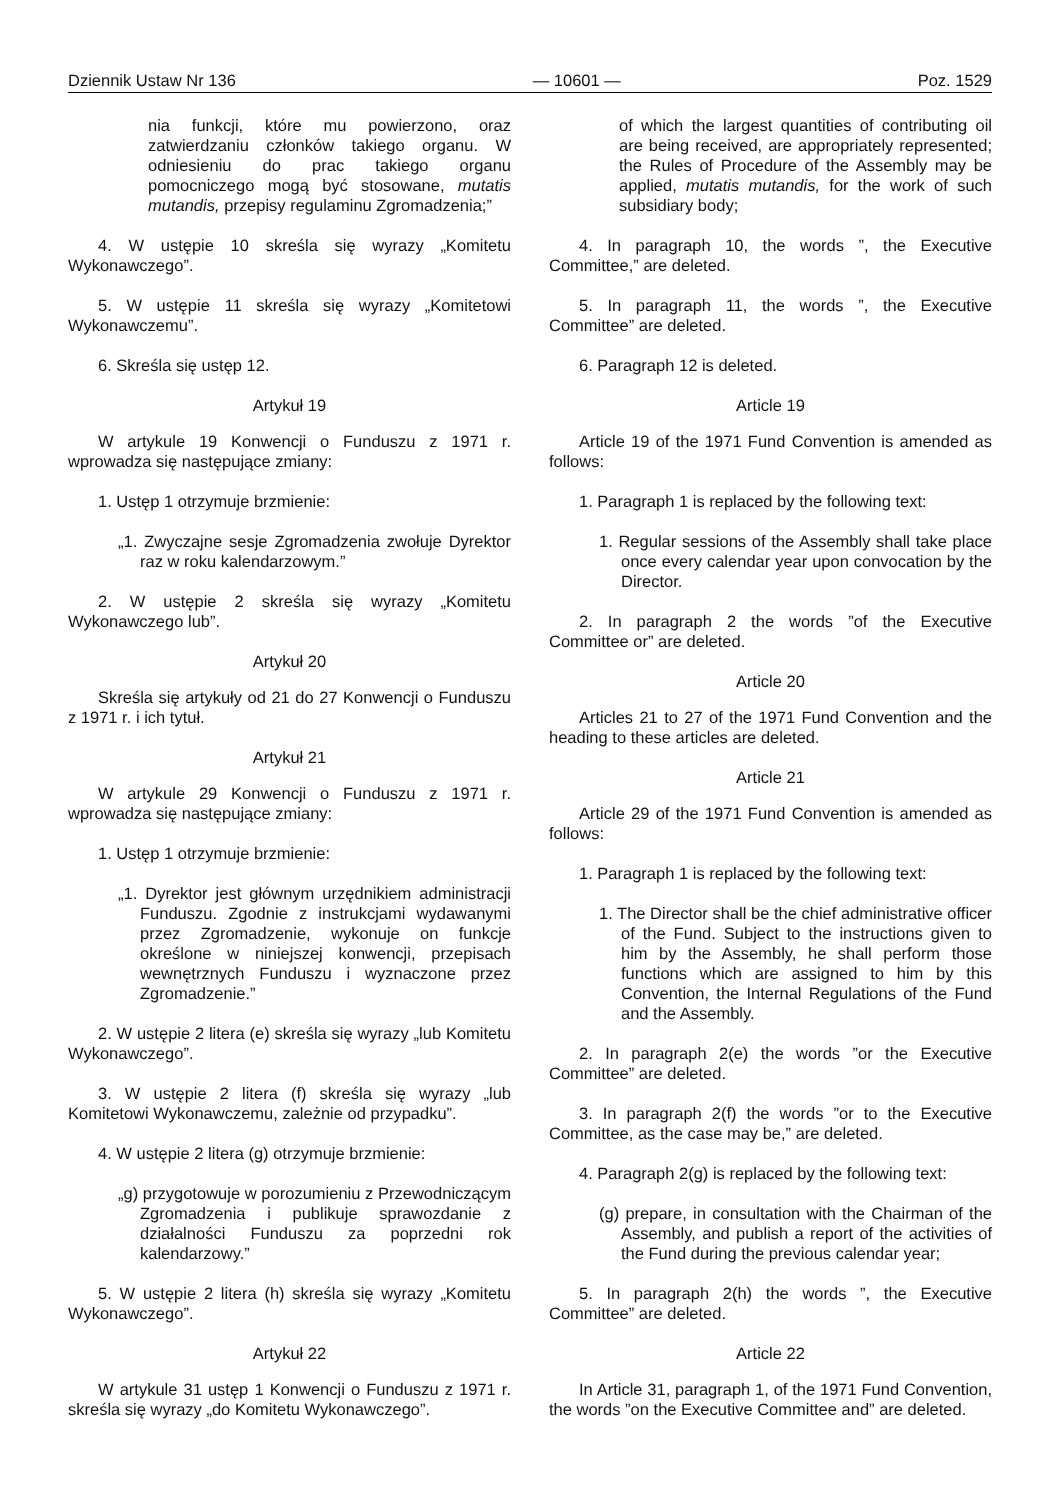Dziennik Ustaw Nr 136 — 10601 — Poz. 1529
nia funkcji, które mu powierzono, oraz zatwierdzaniu członków takiego organu. W odniesieniu do prac takiego organu pomocniczego mogą być stosowane, mutatis mutandis, przepisy regulaminu Zgromadzenia;”
4. W ustępie 10 skreśla się wyrazy „Komitetu Wykonawczego”.
5. W ustępie 11 skreśla się wyrazy „Komitetowi Wykonawczemu”.
6. Skreśla się ustęp 12.
Artykuł 19
W artykule 19 Konwencji o Funduszu z 1971 r. wprowadza się następujące zmiany:
1. Ustęp 1 otrzymuje brzmienie:
„1. Zwyczajne sesje Zgromadzenia zwołuje Dyrektor raz w roku kalendarzowym.”
2. W ustępie 2 skreśla się wyrazy „Komitetu Wykonawczego lub”.
Artykuł 20
Skreśla się artykuły od 21 do 27 Konwencji o Funduszu z 1971 r. i ich tytuł.
Artykuł 21
W artykule 29 Konwencji o Funduszu z 1971 r. wprowadza się następujące zmiany:
1. Ustęp 1 otrzymuje brzmienie:
„1. Dyrektor jest głównym urzędnikiem administracji Funduszu. Zgodnie z instrukcjami wydawanymi przez Zgromadzenie, wykonuje on funkcje określone w niniejszej konwencji, przepisach wewnętrznych Funduszu i wyznaczone przez Zgromadzenie.”
2. W ustępie 2 litera (e) skreśla się wyrazy „lub Komitetu Wykonawczego”.
3. W ustępie 2 litera (f) skreśla się wyrazy „lub Komitetowi Wykonawczemu, zależnie od przypadku”.
4. W ustępie 2 litera (g) otrzymuje brzmienie:
„g) przygotowuje w porozumieniu z Przewodniczącym Zgromadzenia i publikuje sprawozdanie z działalności Funduszu za poprzedni rok kalendarzowy.”
5. W ustępie 2 litera (h) skreśla się wyrazy „Komitetu Wykonawczego”.
Artykuł 22
W artykule 31 ustęp 1 Konwencji o Funduszu z 1971 r. skreśla się wyrazy „do Komitetu Wykonawczego”.
of which the largest quantities of contributing oil are being received, are appropriately represented; the Rules of Procedure of the Assembly may be applied, mutatis mutandis, for the work of such subsidiary body;
4. In paragraph 10, the words ”, the Executive Committee,” are deleted.
5. In paragraph 11, the words ”, the Executive Committee” are deleted.
6. Paragraph 12 is deleted.
Article 19
Article 19 of the 1971 Fund Convention is amended as follows:
1. Paragraph 1 is replaced by the following text:
1. Regular sessions of the Assembly shall take place once every calendar year upon convocation by the Director.
2. In paragraph 2 the words ”of the Executive Committee or” are deleted.
Article 20
Articles 21 to 27 of the 1971 Fund Convention and the heading to these articles are deleted.
Article 21
Article 29 of the 1971 Fund Convention is amended as follows:
1. Paragraph 1 is replaced by the following text:
1. The Director shall be the chief administrative officer of the Fund. Subject to the instructions given to him by the Assembly, he shall perform those functions which are assigned to him by this Convention, the Internal Regulations of the Fund and the Assembly.
2. In paragraph 2(e) the words ”or the Executive Committee” are deleted.
3. In paragraph 2(f) the words ”or to the Executive Committee, as the case may be,” are deleted.
4. Paragraph 2(g) is replaced by the following text:
(g) prepare, in consultation with the Chairman of the Assembly, and publish a report of the activities of the Fund during the previous calendar year;
5. In paragraph 2(h) the words ”, the Executive Committee” are deleted.
Article 22
In Article 31, paragraph 1, of the 1971 Fund Convention, the words ”on the Executive Committee and” are deleted.